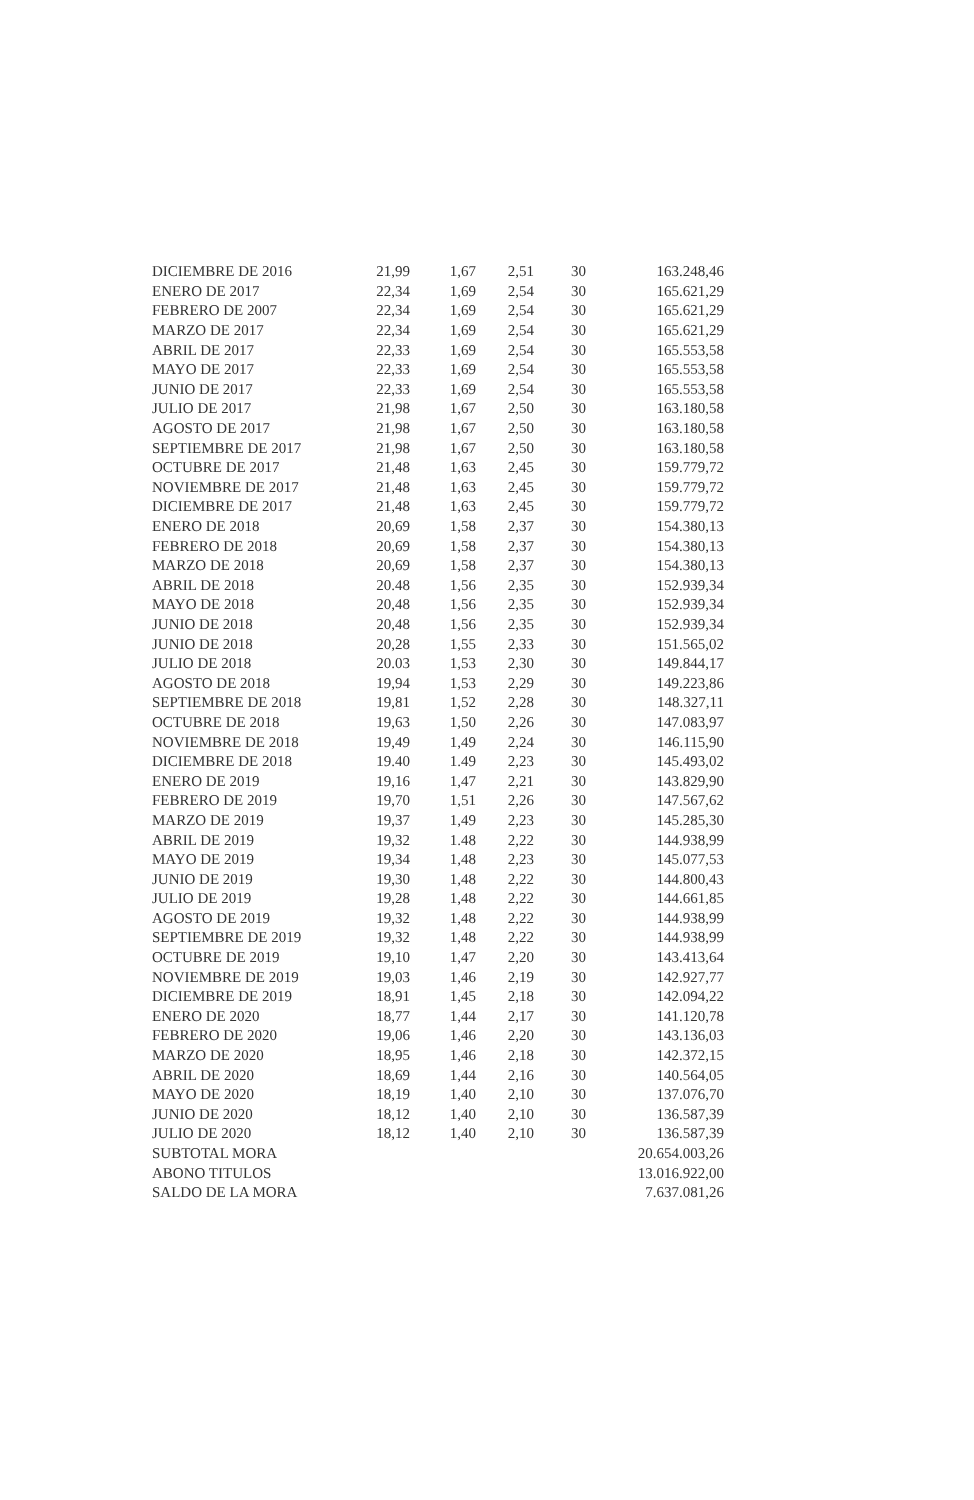| DICIEMBRE DE 2016 | 21,99 | 1,67 | 2,51 | 30 | 163.248,46 |
| ENERO DE 2017 | 22,34 | 1,69 | 2,54 | 30 | 165.621,29 |
| FEBRERO DE 2007 | 22,34 | 1,69 | 2,54 | 30 | 165.621,29 |
| MARZO DE 2017 | 22,34 | 1,69 | 2,54 | 30 | 165.621,29 |
| ABRIL DE 2017 | 22,33 | 1,69 | 2,54 | 30 | 165.553,58 |
| MAYO DE 2017 | 22,33 | 1,69 | 2,54 | 30 | 165.553,58 |
| JUNIO DE 2017 | 22,33 | 1,69 | 2,54 | 30 | 165.553,58 |
| JULIO DE 2017 | 21,98 | 1,67 | 2,50 | 30 | 163.180,58 |
| AGOSTO DE 2017 | 21,98 | 1,67 | 2,50 | 30 | 163.180,58 |
| SEPTIEMBRE DE 2017 | 21,98 | 1,67 | 2,50 | 30 | 163.180,58 |
| OCTUBRE DE 2017 | 21,48 | 1,63 | 2,45 | 30 | 159.779,72 |
| NOVIEMBRE DE 2017 | 21,48 | 1,63 | 2,45 | 30 | 159.779,72 |
| DICIEMBRE DE 2017 | 21,48 | 1,63 | 2,45 | 30 | 159.779,72 |
| ENERO DE 2018 | 20,69 | 1,58 | 2,37 | 30 | 154.380,13 |
| FEBRERO DE 2018 | 20,69 | 1,58 | 2,37 | 30 | 154.380,13 |
| MARZO DE 2018 | 20,69 | 1,58 | 2,37 | 30 | 154.380,13 |
| ABRIL DE 2018 | 20.48 | 1,56 | 2,35 | 30 | 152.939,34 |
| MAYO DE 2018 | 20,48 | 1,56 | 2,35 | 30 | 152.939,34 |
| JUNIO DE 2018 | 20,48 | 1,56 | 2,35 | 30 | 152.939,34 |
| JUNIO DE 2018 | 20,28 | 1,55 | 2,33 | 30 | 151.565,02 |
| JULIO DE 2018 | 20.03 | 1,53 | 2,30 | 30 | 149.844,17 |
| AGOSTO DE 2018 | 19,94 | 1,53 | 2,29 | 30 | 149.223,86 |
| SEPTIEMBRE DE 2018 | 19,81 | 1,52 | 2,28 | 30 | 148.327,11 |
| OCTUBRE DE 2018 | 19,63 | 1,50 | 2,26 | 30 | 147.083,97 |
| NOVIEMBRE DE 2018 | 19,49 | 1,49 | 2,24 | 30 | 146.115,90 |
| DICIEMBRE DE 2018 | 19.40 | 1.49 | 2,23 | 30 | 145.493,02 |
| ENERO DE 2019 | 19,16 | 1,47 | 2,21 | 30 | 143.829,90 |
| FEBRERO DE 2019 | 19,70 | 1,51 | 2,26 | 30 | 147.567,62 |
| MARZO DE 2019 | 19,37 | 1,49 | 2,23 | 30 | 145.285,30 |
| ABRIL DE 2019 | 19,32 | 1.48 | 2,22 | 30 | 144.938,99 |
| MAYO DE 2019 | 19,34 | 1,48 | 2,23 | 30 | 145.077,53 |
| JUNIO DE 2019 | 19,30 | 1,48 | 2,22 | 30 | 144.800,43 |
| JULIO DE 2019 | 19,28 | 1,48 | 2,22 | 30 | 144.661,85 |
| AGOSTO DE 2019 | 19,32 | 1,48 | 2,22 | 30 | 144.938,99 |
| SEPTIEMBRE DE 2019 | 19,32 | 1,48 | 2,22 | 30 | 144.938,99 |
| OCTUBRE DE 2019 | 19,10 | 1,47 | 2,20 | 30 | 143.413,64 |
| NOVIEMBRE DE 2019 | 19,03 | 1,46 | 2,19 | 30 | 142.927,77 |
| DICIEMBRE DE 2019 | 18,91 | 1,45 | 2,18 | 30 | 142.094,22 |
| ENERO DE 2020 | 18,77 | 1,44 | 2,17 | 30 | 141.120,78 |
| FEBRERO DE 2020 | 19,06 | 1,46 | 2,20 | 30 | 143.136,03 |
| MARZO DE 2020 | 18,95 | 1,46 | 2,18 | 30 | 142.372,15 |
| ABRIL DE 2020 | 18,69 | 1,44 | 2,16 | 30 | 140.564,05 |
| MAYO DE 2020 | 18,19 | 1,40 | 2,10 | 30 | 137.076,70 |
| JUNIO DE 2020 | 18,12 | 1,40 | 2,10 | 30 | 136.587,39 |
| JULIO DE 2020 | 18,12 | 1,40 | 2,10 | 30 | 136.587,39 |
| SUBTOTAL MORA | | | | | 20.654.003,26 |
| ABONO TITULOS | | | | | 13.016.922,00 |
| SALDO DE LA MORA | | | | | 7.637.081,26 |